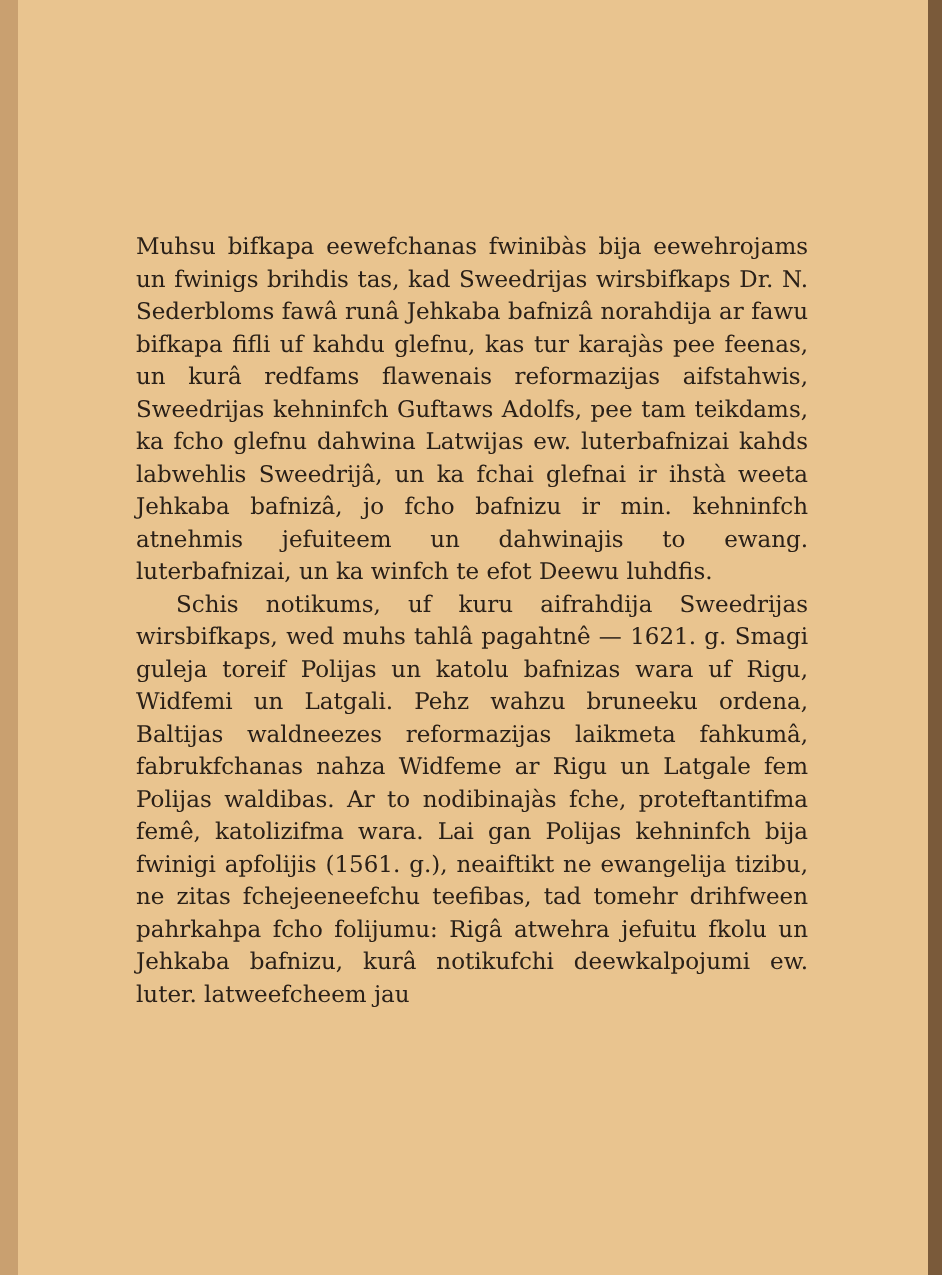Muhsu bifkapa eewefchanas fwinibàs bija eewehrojams un fwinigs brihdis tas, kad Sweedrijas wirsbifkaps Dr. N. Sederbloms fawâ runâ Jehkaba bafnizâ norahdija ar fawu bifkapa fifli uf kahdu glefnu, kas tur karajàs pee feenas, un kurâ redfams flawenais reformazijas aifstahwis, Sweedrijas kehninfch Guftaws Adolfs, pee tam teikdams, ka fcho glefnu dahwina Latwijas ew. luterbafnizai kahds labwehlis Sweedrijâ, un ka fchai glefnai ir ihstà weeta Jehkaba bafnizâ, jo fcho bafnizu ir min. kehninfch atnehmis jefuiteem un dahwinajis to ewang. luterbafnizai, un ka winfch te efot Deewu luhdfis.
Schis notikums, uf kuru aifrahdija Sweedrijas wirsbifkaps, wed muhs tahlâ pagahtnê — 1621. g. Smagi guleja toreif Polijas un katolu bafnizas wara uf Rigu, Widfemi un Latgali. Pehz wahzu bruneeku ordena, Baltijas waldneezes reformazijas laikmeta fahkumâ, fabrukfchanas nahza Widfeme ar Rigu un Latgale fem Polijas waldibas. Ar to nodibinajàs fche, proteftantifma femê, katolizifma wara. Lai gan Polijas kehninfch bija fwinigi apfolijis (1561. g.), neaiftikt ne ewangelija tizibu, ne zitas fchejeeneefchu teefibas, tad tomehr drihfween pahrkahpa fcho folijumu: Rigâ atwehra jefuitu fkolu un Jehkaba bafnizu, kurâ notikufchi deewkalpojumi ew. luter. latweefcheem jau